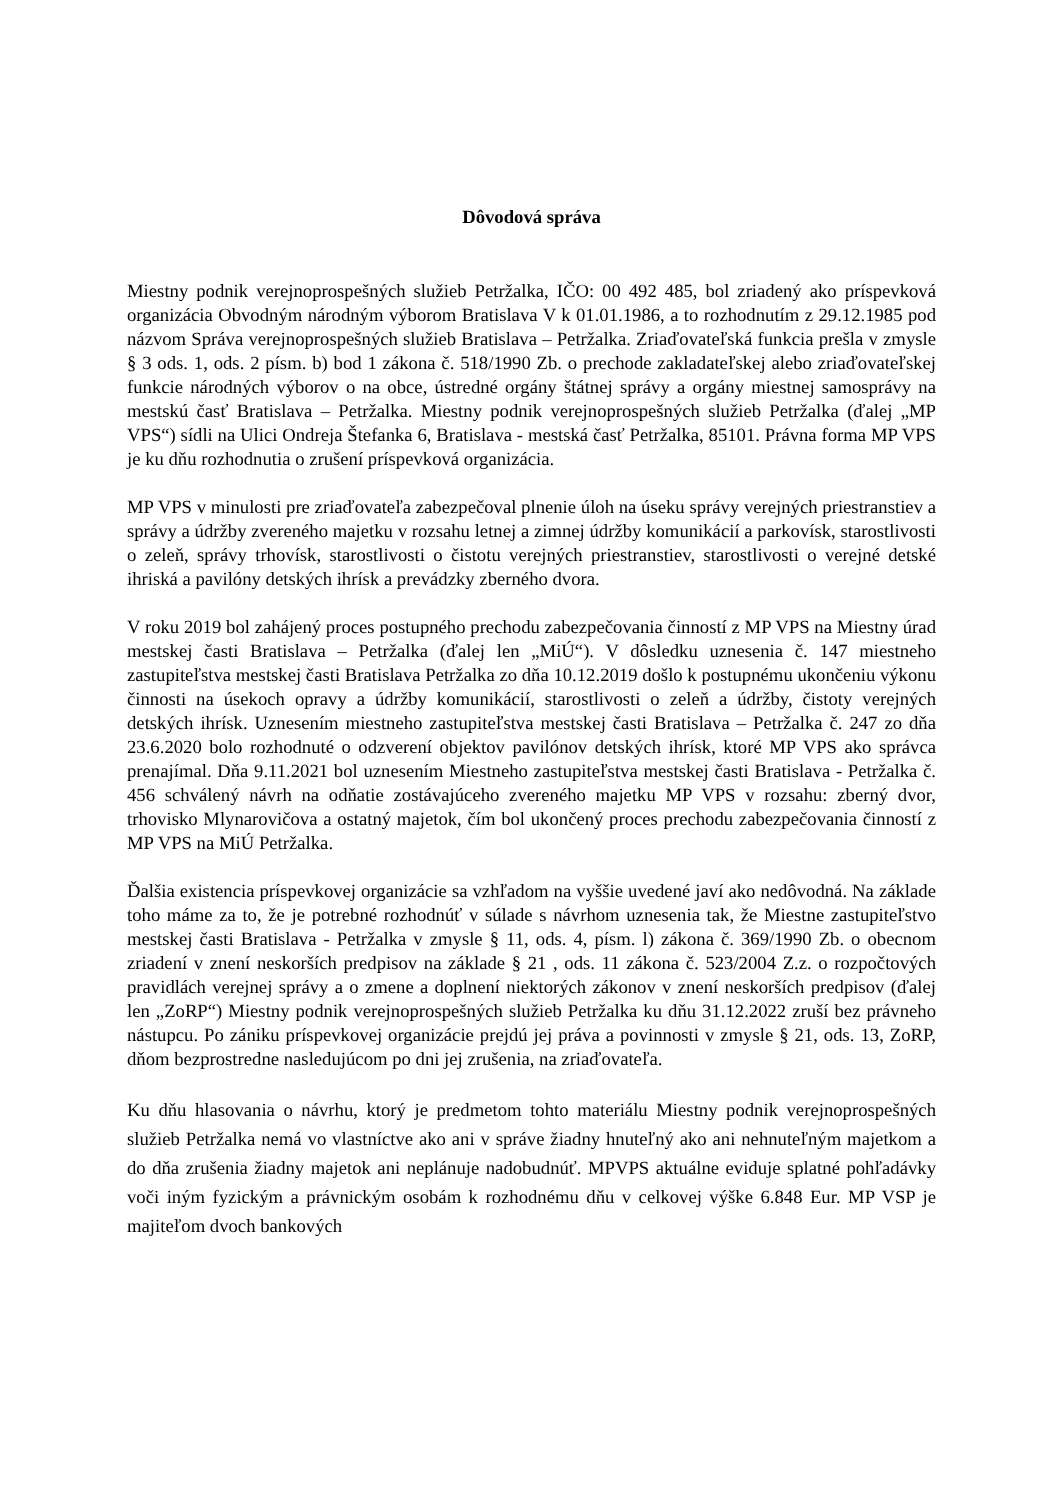Dôvodová správa
Miestny podnik verejnoprospešných služieb Petržalka, IČO: 00 492 485, bol zriadený ako príspevková organizácia Obvodným národným výborom Bratislava V k 01.01.1986, a to rozhodnutím z 29.12.1985 pod názvom Správa verejnoprospešných služieb Bratislava – Petržalka. Zriaďovateľská funkcia prešla v zmysle § 3 ods. 1, ods. 2 písm. b) bod 1 zákona č. 518/1990 Zb. o prechode zakladateľskej alebo zriaďovateľskej funkcie národných výborov o na obce, ústredné orgány štátnej správy a orgány miestnej samosprávy na mestskú časť Bratislava – Petržalka. Miestny podnik verejnoprospešných služieb Petržalka (ďalej „MP VPS“) sídli na Ulici Ondreja Štefanka 6, Bratislava - mestská časť Petržalka, 85101. Právna forma MP VPS je ku dňu rozhodnutia o zrušení príspevková organizácia.
MP VPS v minulosti pre zriaďovateľa zabezpečoval plnenie úloh na úseku správy verejných priestranstiev a správy a údržby zvereného majetku v rozsahu letnej a zimnej údržby komunikácií a parkovísk, starostlivosti o zeleň, správy trhovísk, starostlivosti o čistotu verejných priestranstiev, starostlivosti o verejné detské ihriská a pavilóny detských ihrísk a prevádzky zberného dvora.
V roku 2019 bol zahájený proces postupného prechodu zabezpečovania činností z MP VPS na Miestny úrad mestskej časti Bratislava – Petržalka (ďalej len „MiÚ“). V dôsledku uznesenia č. 147 miestneho zastupiteľstva mestskej časti Bratislava Petržalka zo dňa 10.12.2019 došlo k postupnému ukončeniu výkonu činnosti na úsekoch opravy a údržby komunikácií, starostlivosti o zeleň a údržby, čistoty verejných detských ihrísk. Uznesením miestneho zastupiteľstva mestskej časti Bratislava – Petržalka č. 247 zo dňa 23.6.2020 bolo rozhodnuté o odzverení objektov pavilónov detských ihrísk, ktoré MP VPS ako správca prenajímal. Dňa 9.11.2021 bol uznesením Miestneho zastupiteľstva mestskej časti Bratislava - Petržalka č. 456 schválený návrh na odňatie zostávajúceho zvereného majetku MP VPS v rozsahu: zberný dvor, trhovisko Mlynarovičova a ostatný majetok, čím bol ukončený proces prechodu zabezpečovania činností z MP VPS na MiÚ Petržalka.
Ďalšia existencia príspevkovej organizácie sa vzhľadom na vyššie uvedené javí ako nedôvodná. Na základe toho máme za to, že je potrebné rozhodnúť v súlade s návrhom uznesenia tak, že Miestne zastupiteľstvo mestskej časti Bratislava - Petržalka v zmysle § 11, ods. 4, písm. l) zákona č. 369/1990 Zb. o obecnom zriadení v znení neskorších predpisov na základe § 21 , ods. 11 zákona č. 523/2004 Z.z. o rozpočtových pravidlách verejnej správy a o zmene a doplnení niektorých zákonov v znení neskorších predpisov (ďalej len „ZoRP“) Miestny podnik verejnoprospešných služieb Petržalka ku dňu 31.12.2022 zruší bez právneho nástupcu. Po zániku príspevkovej organizácie prejdú jej práva a povinnosti v zmysle § 21, ods. 13, ZoRP, dňom bezprostredne nasledujúcom po dni jej zrušenia, na zriaďovateľa.
Ku dňu hlasovania o návrhu, ktorý je predmetom tohto materiálu Miestny podnik verejnoprospešných služieb Petržalka nemá vo vlastníctve ako ani v správe žiadny hnuteľný ako ani nehnuteľným majetkom a do dňa zrušenia žiadny majetok ani neplánuje nadobudnúť. MPVPS aktuálne eviduje splatné pohľadávky voči iným fyzickým a právnickým osobám k rozhodnému dňu v celkovej výške 6.848 Eur. MP VSP je majiteľom dvoch bankových